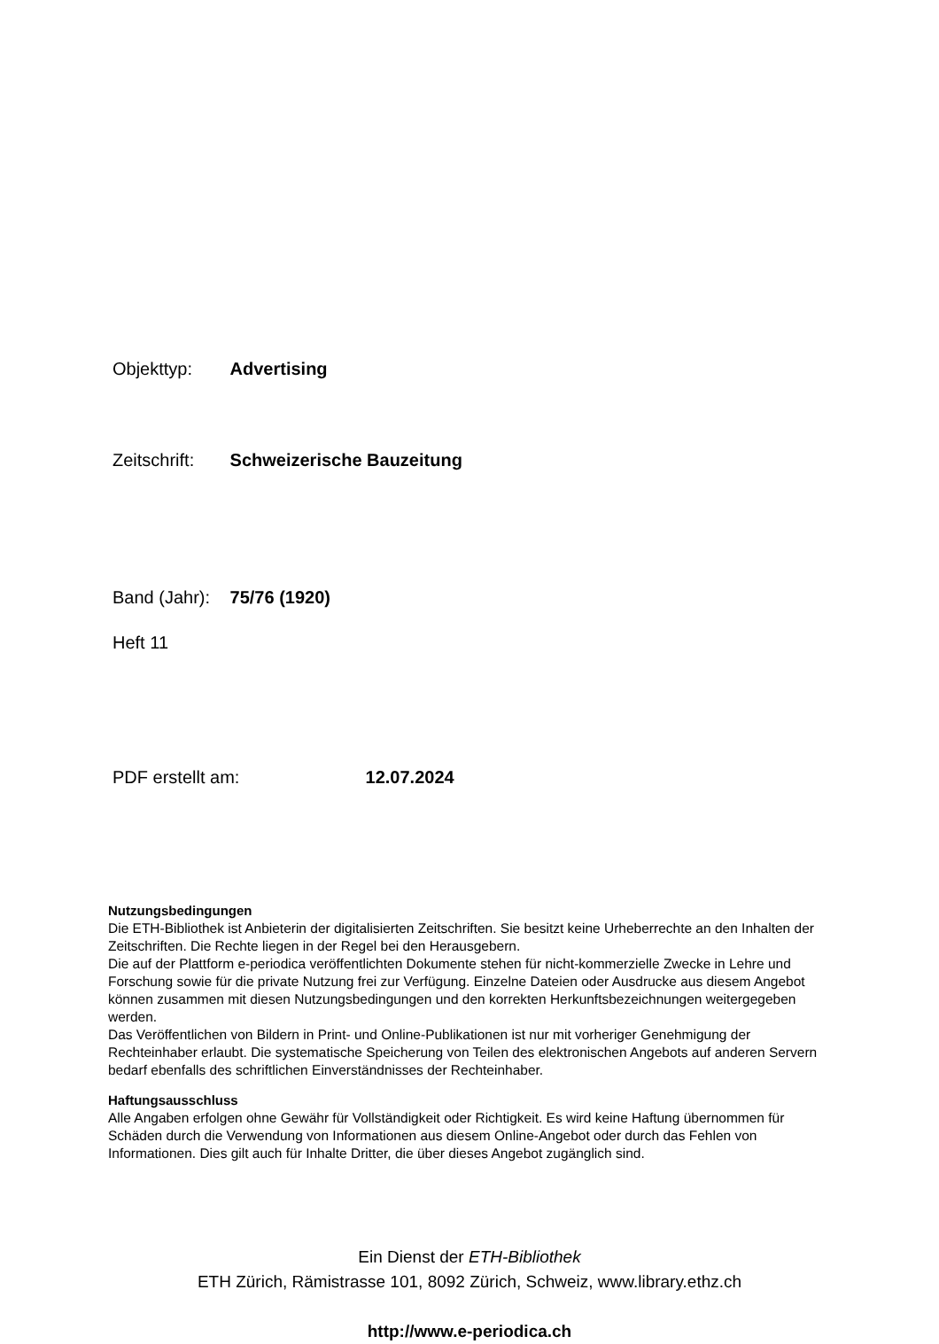Objekttyp: Advertising
Zeitschrift: Schweizerische Bauzeitung
Band (Jahr): 75/76 (1920)
Heft 11
PDF erstellt am: 12.07.2024
Nutzungsbedingungen
Die ETH-Bibliothek ist Anbieterin der digitalisierten Zeitschriften. Sie besitzt keine Urheberrechte an den Inhalten der Zeitschriften. Die Rechte liegen in der Regel bei den Herausgebern.
Die auf der Plattform e-periodica veröffentlichten Dokumente stehen für nicht-kommerzielle Zwecke in Lehre und Forschung sowie für die private Nutzung frei zur Verfügung. Einzelne Dateien oder Ausdrucke aus diesem Angebot können zusammen mit diesen Nutzungsbedingungen und den korrekten Herkunftsbezeichnungen weitergegeben werden.
Das Veröffentlichen von Bildern in Print- und Online-Publikationen ist nur mit vorheriger Genehmigung der Rechteinhaber erlaubt. Die systematische Speicherung von Teilen des elektronischen Angebots auf anderen Servern bedarf ebenfalls des schriftlichen Einverständnisses der Rechteinhaber.
Haftungsausschluss
Alle Angaben erfolgen ohne Gewähr für Vollständigkeit oder Richtigkeit. Es wird keine Haftung übernommen für Schäden durch die Verwendung von Informationen aus diesem Online-Angebot oder durch das Fehlen von Informationen. Dies gilt auch für Inhalte Dritter, die über dieses Angebot zugänglich sind.
Ein Dienst der ETH-Bibliothek
ETH Zürich, Rämistrasse 101, 8092 Zürich, Schweiz, www.library.ethz.ch
http://www.e-periodica.ch